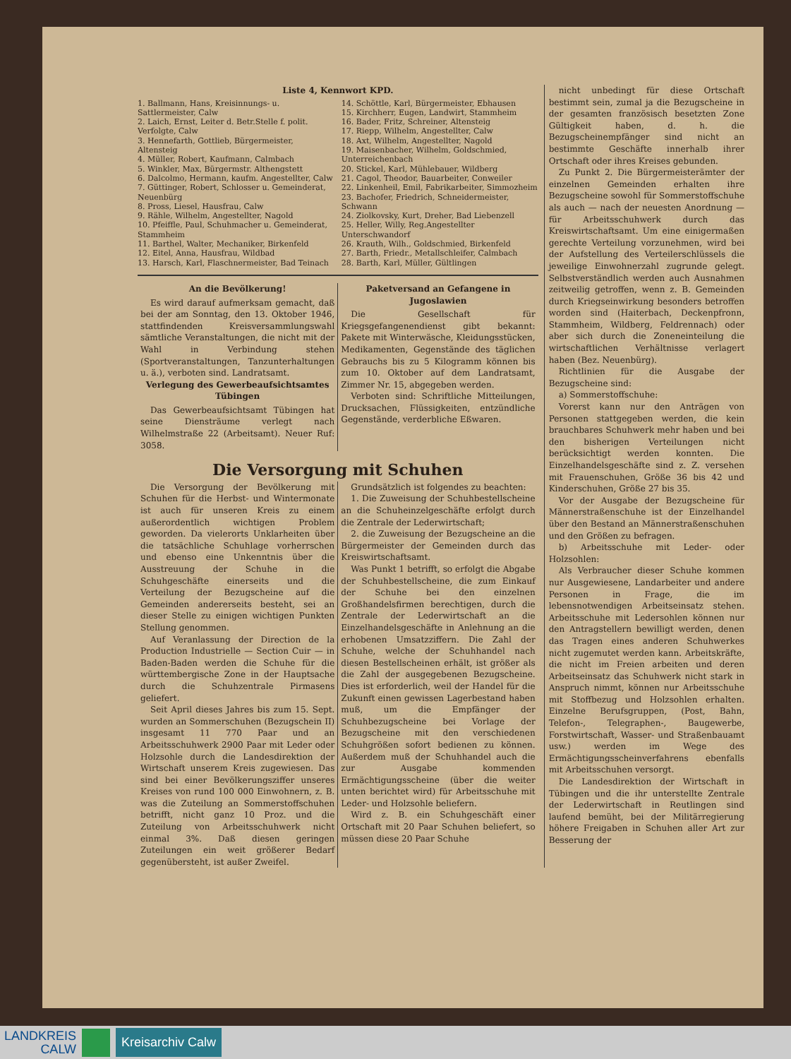Liste 4, Kennwort KPD.
1. Ballmann, Hans, Kreisinnungs- u. Sattlermeister, Calw
2. Laich, Ernst, Leiter d. Betr.Stelle f. polit. Verfolgte, Calw
3. Hennefarth, Gottlieb, Bürgermeister, Altensteig
4. Müller, Robert, Kaufmann, Calmbach
5. Winkler, Max, Bürgermstr. Althengstett
6. Dalcolmo, Hermann, kaufm. Angestellter, Calw
7. Güttinger, Robert, Schlosser u. Gemeinderat, Neuenbürg
8. Pross, Liesel, Hausfrau, Calw
9. Rähle, Wilhelm, Angestellter, Nagold
10. Pfeiffle, Paul, Schuhmacher u. Gemeinderat, Stammheim
11. Barthel, Walter, Mechaniker, Birkenfeld
12. Eitel, Anna, Hausfrau, Wildbad
13. Harsch, Karl, Flaschnermeister, Bad Teinach
14. Schöttle, Karl, Bürgermeister, Ebhausen
15. Kirchherr, Eugen, Landwirt, Stammheim
16. Bader, Fritz, Schreiner, Altensteig
17. Riepp, Wilhelm, Angestellter, Calw
18. Axt, Wilhelm, Angestellter, Nagold
19. Maisenbacher, Wilhelm, Goldschmied, Unterreichenbach
20. Stickel, Karl, Mühlebauer, Wildberg
21. Cagol, Theodor, Bauarbeiter, Conweiler
22. Linkenheil, Emil, Fabrikarbeiter, Simmozheim
23. Bachofer, Friedrich, Schneidermeister, Schwann
24. Ziolkovsky, Kurt, Dreher, Bad Liebenzell
25. Heller, Willy, Reg.Angestellter Unterschwandorf
26. Krauth, Wilh., Goldschmied, Birkenfeld
27. Barth, Friedr., Metallschleifer, Calmbach
28. Barth, Karl, Müller, Gültlingen
An die Bevölkerung!
Es wird darauf aufmerksam gemacht, daß bei der am Sonntag, den 13. Oktober 1946, stattfindenden Kreisversammlungswahl sämtliche Veranstaltungen, die nicht mit der Wahl in Verbindung stehen (Sportveranstaltungen, Tanzunterhaltungen u. ä.), verboten sind. Landratsamt.
Verlegung des Gewerbeaufsichtsamtes Tübingen
Das Gewerbeaufsichtsamt Tübingen hat seine Diensträume verlegt nach Wilhelmstraße 22 (Arbeitsamt). Neuer Ruf: 3058.
Paketversand an Gefangene in Jugoslawien
Die Gesellschaft für Kriegsgefangenendienst gibt bekannt: Pakete mit Winterwäsche, Kleidungsstücken, Medikamenten, Gegenstände des täglichen Gebrauchs bis zu 5 Kilogramm können bis zum 10. Oktober auf dem Landratsamt, Zimmer Nr. 15, abgegeben werden.
Verboten sind: Schriftliche Mitteilungen, Drucksachen, Flüssigkeiten, entzündliche Gegenstände, verderbliche Eßwaren.
Die Versorgung mit Schuhen
Die Versorgung der Bevölkerung mit Schuhen für die Herbst- und Wintermonate ist auch für unseren Kreis zu einem außerordentlich wichtigen Problem geworden. Da vielerorts Unklarheiten über die tatsächliche Schuhlage vorherrschen und ebenso eine Unkenntnis über die Ausstreuung der Schuhe in die Schuhgeschäfte einerseits und die Verteilung der Bezugscheine auf die Gemeinden andererseits besteht, sei an dieser Stelle zu einigen wichtigen Punkten Stellung genommen.
Auf Veranlassung der Direction de la Production Industrielle — Section Cuir — in Baden-Baden werden die Schuhe für die württembergische Zone in der Hauptsache durch die Schuhzentrale Pirmasens geliefert.
Seit April dieses Jahres bis zum 15. Sept. wurden an Sommerschuhen (Bezugschein II) insgesamt 11 770 Paar und an Arbeitsschuhwerk 2900 Paar mit Leder oder Holzsohle durch die Landesdirektion der Wirtschaft unserem Kreis zugewiesen. Das sind bei einer Bevölkerungsziffer unseres Kreises von rund 100 000 Einwohnern, z. B. was die Zuteilung an Sommerstoffschuhen betrifft, nicht ganz 10 Proz. und die Zuteilung von Arbeitsschuhwerk nicht einmal 3%. Daß diesen geringen Zuteilungen ein weit größerer Bedarf gegenübersteht, ist außer Zweifel.
Grundsätzlich ist folgendes zu beachten:
1. Die Zuweisung der Schuhbestellscheine an die Schuheinzelgeschäfte erfolgt durch die Zentrale der Lederwirtschaft;
2. die Zuweisung der Bezugscheine an die Bürgermeister der Gemeinden durch das Kreiswirtschaftsamt.
Was Punkt 1 betrifft, so erfolgt die Abgabe der Schuhbestellscheine, die zum Einkauf der Schuhe bei den einzelnen Großhandelsfirmen berechtigen, durch die Zentrale der Lederwirtschaft an die Einzelhandelsgeschäfte in Anlehnung an die erhobenen Umsatzziffern. Die Zahl der Schuhe, welche der Schuhhandel nach diesen Bestellscheinen erhält, ist größer als die Zahl der ausgegebenen Bezugscheine. Dies ist erforderlich, weil der Handel für die Zukunft einen gewissen Lagerbestand haben muß, um die Empfänger der Schuhbezugscheine bei Vorlage der Bezugscheine mit den verschiedenen Schuhgrößen sofort bedienen zu können. Außerdem muß der Schuhhandel auch die zur Ausgabe kommenden Ermächtigungsscheine (über die weiter unten berichtet wird) für Arbeitsschuhe mit Leder- und Holzsohle beliefern.
Wird z. B. ein Schuhgeschäft einer Ortschaft mit 20 Paar Schuhen beliefert, so müssen diese 20 Paar Schuhe
nicht unbedingt für diese Ortschaft bestimmt sein, zumal ja die Bezugscheine in der gesamten französisch besetzten Zone Gültigkeit haben, d. h. die Bezugscheinempfänger sind nicht an bestimmte Geschäfte innerhalb ihrer Ortschaft oder ihres Kreises gebunden.
Zu Punkt 2. Die Bürgermeisterämter der einzelnen Gemeinden erhalten ihre Bezugscheine sowohl für Sommerstoffschuhe als auch — nach der neuesten Anordnung — für Arbeitsschuhwerk durch das Kreiswirtschaftsamt. Um eine einigermaßen gerechte Verteilung vorzunehmen, wird bei der Aufstellung des Verteilerschlüssels die jeweilige Einwohnerzahl zugrunde gelegt. Selbstverständlich werden auch Ausnahmen zeitweilig getroffen, wenn z. B. Gemeinden durch Kriegseinwirkung besonders betroffen worden sind (Haiterbach, Deckenpfronn, Stammheim, Wildberg, Feldrennach) oder aber sich durch die Zoneneinteilung die wirtschaftlichen Verhältnisse verlagert haben (Bez. Neuenbürg).
Richtlinien für die Ausgabe der Bezugscheine sind:
a) Sommerstoffschuhe:
Vorerst kann nur den Anträgen von Personen stattgegeben werden, die kein brauchbares Schuhwerk mehr haben und bei den bisherigen Verteilungen nicht berücksichtigt werden konnten. Die Einzelhandelsgeschäfte sind z. Z. versehen mit Frauenschuhen, Größe 36 bis 42 und Kinderschuhen, Größe 27 bis 35.
Vor der Ausgabe der Bezugscheine für Männerstraßenschuhe ist der Einzelhandel über den Bestand an Männerstraßenschuhen und den Größen zu befragen.
b) Arbeitsschuhe mit Leder- oder Holzsohlen:
Als Verbraucher dieser Schuhe kommen nur Ausgewiesene, Landarbeiter und andere Personen in Frage, die im lebensnotwendigen Arbeitseinsatz stehen. Arbeitsschuhe mit Ledersohlen können nur den Antragstellern bewilligt werden, denen das Tragen eines anderen Schuhwerkes nicht zugemutet werden kann. Arbeitskräfte, die nicht im Freien arbeiten und deren Arbeitseinsatz das Schuhwerk nicht stark in Anspruch nimmt, können nur Arbeitsschuhe mit Stoffbezug und Holzsohlen erhalten. Einzelne Berufsgruppen, (Post, Bahn, Telefon-, Telegraphen-, Baugewerbe, Forstwirtschaft, Wasser- und Straßenbauamt usw.) werden im Wege des Ermächtigungsscheinverfahrens ebenfalls mit Arbeitsschuhen versorgt.
Die Landesdirektion der Wirtschaft in Tübingen und die ihr unterstellte Zentrale der Lederwirtschaft in Reutlingen sind laufend bemüht, bei der Militärregierung höhere Freigaben in Schuhen aller Art zur Besserung der
LANDKREIS
CALW
Kreisarchiv Calw